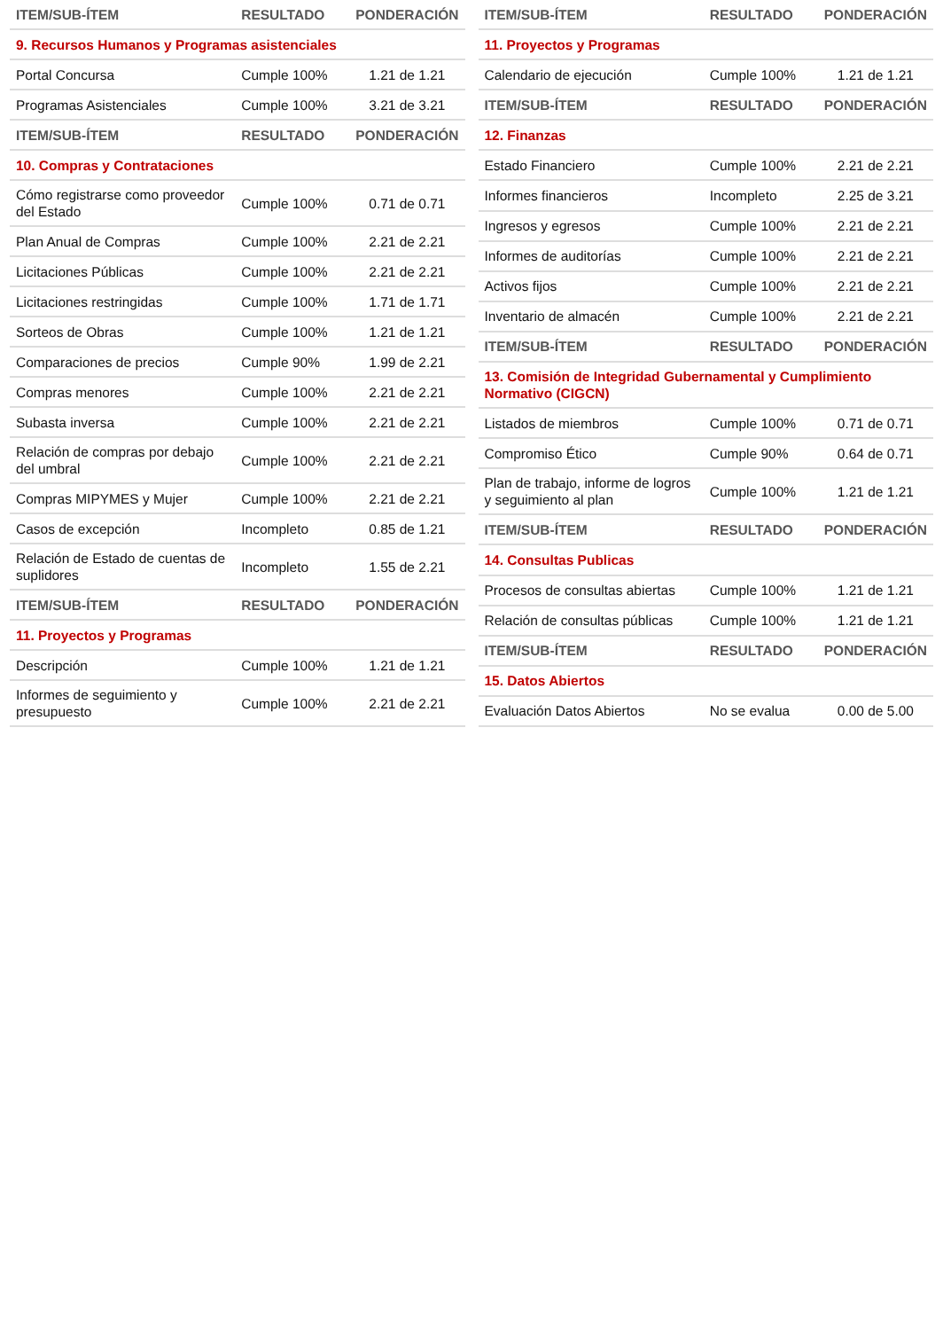| ITEM/SUB-ÍTEM | RESULTADO | PONDERACIÓN |
| --- | --- | --- |
| 9. Recursos Humanos y Programas asistenciales | | |
| Portal Concursa | Cumple 100% | 1.21 de 1.21 |
| Programas Asistenciales | Cumple 100% | 3.21 de 3.21 |
| ITEM/SUB-ÍTEM | RESULTADO | PONDERACIÓN |
| 10. Compras y Contrataciones | | |
| Cómo registrarse como proveedor del Estado | Cumple 100% | 0.71 de 0.71 |
| Plan Anual de Compras | Cumple 100% | 2.21 de 2.21 |
| Licitaciones Públicas | Cumple 100% | 2.21 de 2.21 |
| Licitaciones restringidas | Cumple 100% | 1.71 de 1.71 |
| Sorteos de Obras | Cumple 100% | 1.21 de 1.21 |
| Comparaciones de precios | Cumple 90% | 1.99 de 2.21 |
| Compras menores | Cumple 100% | 2.21 de 2.21 |
| Subasta inversa | Cumple 100% | 2.21 de 2.21 |
| Relación de compras por debajo del umbral | Cumple 100% | 2.21 de 2.21 |
| Compras MIPYMES y Mujer | Cumple 100% | 2.21 de 2.21 |
| Casos de excepción | Incompleto | 0.85 de 1.21 |
| Relación de Estado de cuentas de suplidores | Incompleto | 1.55 de 2.21 |
| ITEM/SUB-ÍTEM | RESULTADO | PONDERACIÓN |
| 11. Proyectos y Programas | | |
| Descripción | Cumple 100% | 1.21 de 1.21 |
| Informes de seguimiento y presupuesto | Cumple 100% | 2.21 de 2.21 |
| ITEM/SUB-ÍTEM | RESULTADO | PONDERACIÓN |
| --- | --- | --- |
| 11. Proyectos y Programas | | |
| Calendario de ejecución | Cumple 100% | 1.21 de 1.21 |
| ITEM/SUB-ÍTEM | RESULTADO | PONDERACIÓN |
| 12. Finanzas | | |
| Estado Financiero | Cumple 100% | 2.21 de 2.21 |
| Informes financieros | Incompleto | 2.25 de 3.21 |
| Ingresos y egresos | Cumple 100% | 2.21 de 2.21 |
| Informes de auditorías | Cumple 100% | 2.21 de 2.21 |
| Activos fijos | Cumple 100% | 2.21 de 2.21 |
| Inventario de almacén | Cumple 100% | 2.21 de 2.21 |
| ITEM/SUB-ÍTEM | RESULTADO | PONDERACIÓN |
| 13. Comisión de Integridad Gubernamental y Cumplimiento Normativo (CIGCN) | | |
| Listados de miembros | Cumple 100% | 0.71 de 0.71 |
| Compromiso Ético | Cumple 90% | 0.64 de 0.71 |
| Plan de trabajo, informe de logros y seguimiento al plan | Cumple 100% | 1.21 de 1.21 |
| ITEM/SUB-ÍTEM | RESULTADO | PONDERACIÓN |
| 14. Consultas Publicas | | |
| Procesos de consultas abiertas | Cumple 100% | 1.21 de 1.21 |
| Relación de consultas públicas | Cumple 100% | 1.21 de 1.21 |
| ITEM/SUB-ÍTEM | RESULTADO | PONDERACIÓN |
| 15. Datos Abiertos | | |
| Evaluación Datos Abiertos | No se evalua | 0.00 de 5.00 |